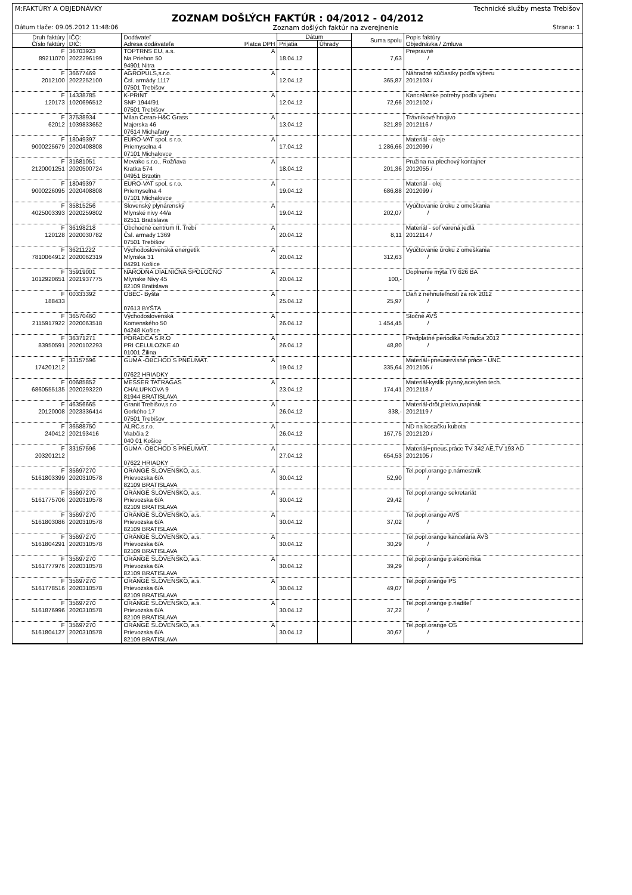M:FAKTÚRY A OBJEDNÁVKY Technické služby mesta Trebišov
ZOZNAM DOŠLÝCH FAKTÚR : 04/2012 - 04/2012
Dátum tlače: 09.05.2012 11:48:06 Zoznam došlých faktúr na zverejnenie Strana: 1
| Druh faktúry Číslo faktúry | IČO: DIČ: | Dodávateľ Adresa dodávateľa Platca DPH | Dátum | | Suma spolu | Popis faktúry Objednávka / Zmluva |
| --- | --- | --- | --- | --- | --- | --- |
| | | | Prijatia | Úhrady | | |
| F 89211070 | 36703923 2022296199 | TOPTRNS EU, a.s. A Na Priehon 50 94901 Nitra | 18.04.12 | | 7,63 | Prepravné / |
| F 2012100 | 36677469 2022252100 | AGROPULS,s.r.o. A Čsl. armády 1117 07501 Trebišov | 12.04.12 | | 365,87 | Náhradné súčiastky podľa výberu 2012103 / |
| F 120173 | 14338785 1020696512 | K-PRINT A SNP 1944/91 07501 Trebišov | 12.04.12 | | 72,66 | Kancelárske potreby podľa výberu 2012102 / |
| F 62012 | 37538934 1039833652 | Milan Ceran-H&C Grass A Majerska 46 07614 Michaľany | 13.04.12 | | 321,89 | Trávnikové hnojivo 2012116 / |
| F 9000225679 | 18049397 2020408808 | EURO-VAT spol. s r.o. A Priemyselna 4 07101 Michalovce | 17.04.12 | | 1 286,66 | Materiál - oleje 2012099 / |
| F 2120001251 | 31681051 2020500724 | Mevako s.r.o., Rožňava A Kratka 574 04951 Brzotin | 18.04.12 | | 201,36 | Pružina na plechový kontajner 2012055 / |
| F 9000226095 | 18049397 2020408808 | EURO-VAT spol. s r.o. A Priemyselna 4 07101 Michalovce | 19.04.12 | | 686,88 | Materiál - olej 2012099 / |
| F 4025003393 | 35815256 2020259802 | Slovenský plynárenský A Mlynské nivy 44/a 82511 Bratislava | 19.04.12 | | 202,07 | Vyúčtovanie úroku z omeškania / |
| F 120128 | 36198218 2020030782 | Obchodné centrum II. Trebi A Čsl. armady 1369 07501 Trebišov | 20.04.12 | | 8,11 | Materiál - soľ varená jedlá 2012114 / |
| F 7810064912 | 36211222 2020062319 | Východoslovenská energetik A Mlynska 31 04291 Košice | 20.04.12 | | 312,63 | Vyúčtovanie úroku z omeškania / |
| F 1012920651 | 35919001 2021937775 | NARODNA DIALNIČNA SPOLOČNO A Mlynske Nivy 45 82109 Bratislava | 20.04.12 | | 100,- | Doplnenie mýta TV 626 BA / |
| F 188433 | 00333392 | OBEC- Byšta A 07613 BYŠTA | 25.04.12 | | 25,97 | Daň z nehnuteľnosti za rok 2012 / |
| F 2115917922 | 36570460 2020063518 | Východoslovenská A Komenského 50 04248 Košice | 26.04.12 | | 1 454,45 | Stočné AVŠ / |
| F 83950591 | 36371271 2020102293 | PORADCA S.R.O A PRI CELULOZKE 40 01001 Žilina | 26.04.12 | | 48,80 | Predplatné periodika Poradca 2012 / |
| F 174201212 | 33157596 | GUMA -OBCHOD S PNEUMAT. A 07622 HRIADKY | 19.04.12 | | 335,64 | Materiál+pneuservisné práce - UNC 2012105 / |
| F 6860555135 | 00685852 2020293220 | MESSER TATRAGAS A CHALUPKOVA 9 81944 BRATISLAVA | 23.04.12 | | 174,41 | Materiál-kyslík plynný,acetylen tech. 2012118 / |
| F 20120008 | 46356665 2023336414 | Granit Trebišov,s.r.o A Gorkého 17 07501 Trebišov | 26.04.12 | | 338,- | Materiál-drôt,pletivo,napinák 2012119 / |
| F 240412 | 36588750 202193416 | ALRC.s.r.o. A Vrabčia 2 040 01 Košice | 26.04.12 | | 167,75 | ND na kosačku kubota 2012120 / |
| F 203201212 | 33157596 | GUMA -OBCHOD S PNEUMAT. A 07622 HRIADKY | 27.04.12 | | 654,53 | Materiál+pneus.práce TV 342 AE,TV 193 AD 2012105 / |
| F 5161803399 | 35697270 2020310578 | ORANGE SLOVENSKO, a.s. A Prievozska 6/A 82109 BRATISLAVA | 30.04.12 | | 52,90 | Tel.popl.orange p.námestník / |
| F 5161775706 | 35697270 2020310578 | ORANGE SLOVENSKO, a.s. A Prievozska 6/A 82109 BRATISLAVA | 30.04.12 | | 29,42 | Tel.popl.orange sekretariát / |
| F 5161803086 | 35697270 2020310578 | ORANGE SLOVENSKO, a.s. A Prievozska 6/A 82109 BRATISLAVA | 30.04.12 | | 37,02 | Tel.popl.orange AVŠ / |
| F 5161804291 | 35697270 2020310578 | ORANGE SLOVENSKO, a.s. A Prievozska 6/A 82109 BRATISLAVA | 30.04.12 | | 30,29 | Tel.popl.orange kancelária AVŠ / |
| F 5161777976 | 35697270 2020310578 | ORANGE SLOVENSKO, a.s. A Prievozska 6/A 82109 BRATISLAVA | 30.04.12 | | 39,29 | Tel.popl.orange p.ekonómka / |
| F 5161778516 | 35697270 2020310578 | ORANGE SLOVENSKO, a.s. A Prievozska 6/A 82109 BRATISLAVA | 30.04.12 | | 49,07 | Tel.popl.orange PS / |
| F 5161876996 | 35697270 2020310578 | ORANGE SLOVENSKO, a.s. A Prievozska 6/A 82109 BRATISLAVA | 30.04.12 | | 37,22 | Tel.popl.orange p.riaditeľ / |
| F 5161804127 | 35697270 2020310578 | ORANGE SLOVENSKO, a.s. A Prievozska 6/A 82109 BRATISLAVA | 30.04.12 | | 30,67 | Tel.popl.orange OS / |